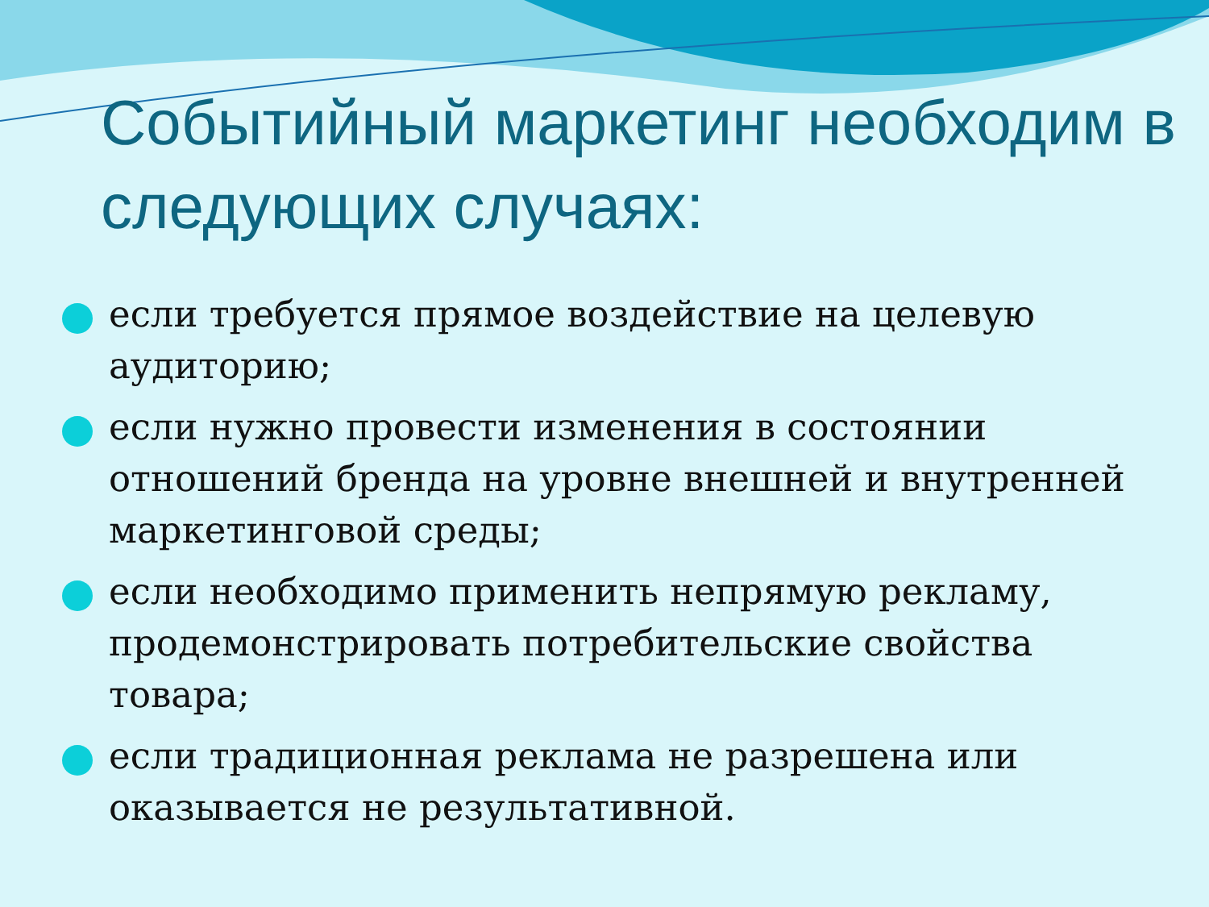Событийный маркетинг необходим в следующих случаях:
если требуется прямое воздействие на целевую аудиторию;
если нужно провести изменения в состоянии отношений бренда на уровне внешней и внутренней маркетинговой среды;
если необходимо применить непрямую рекламу, продемонстрировать потребительские свойства товара;
если традиционная реклама не разрешена или оказывается не результативной.